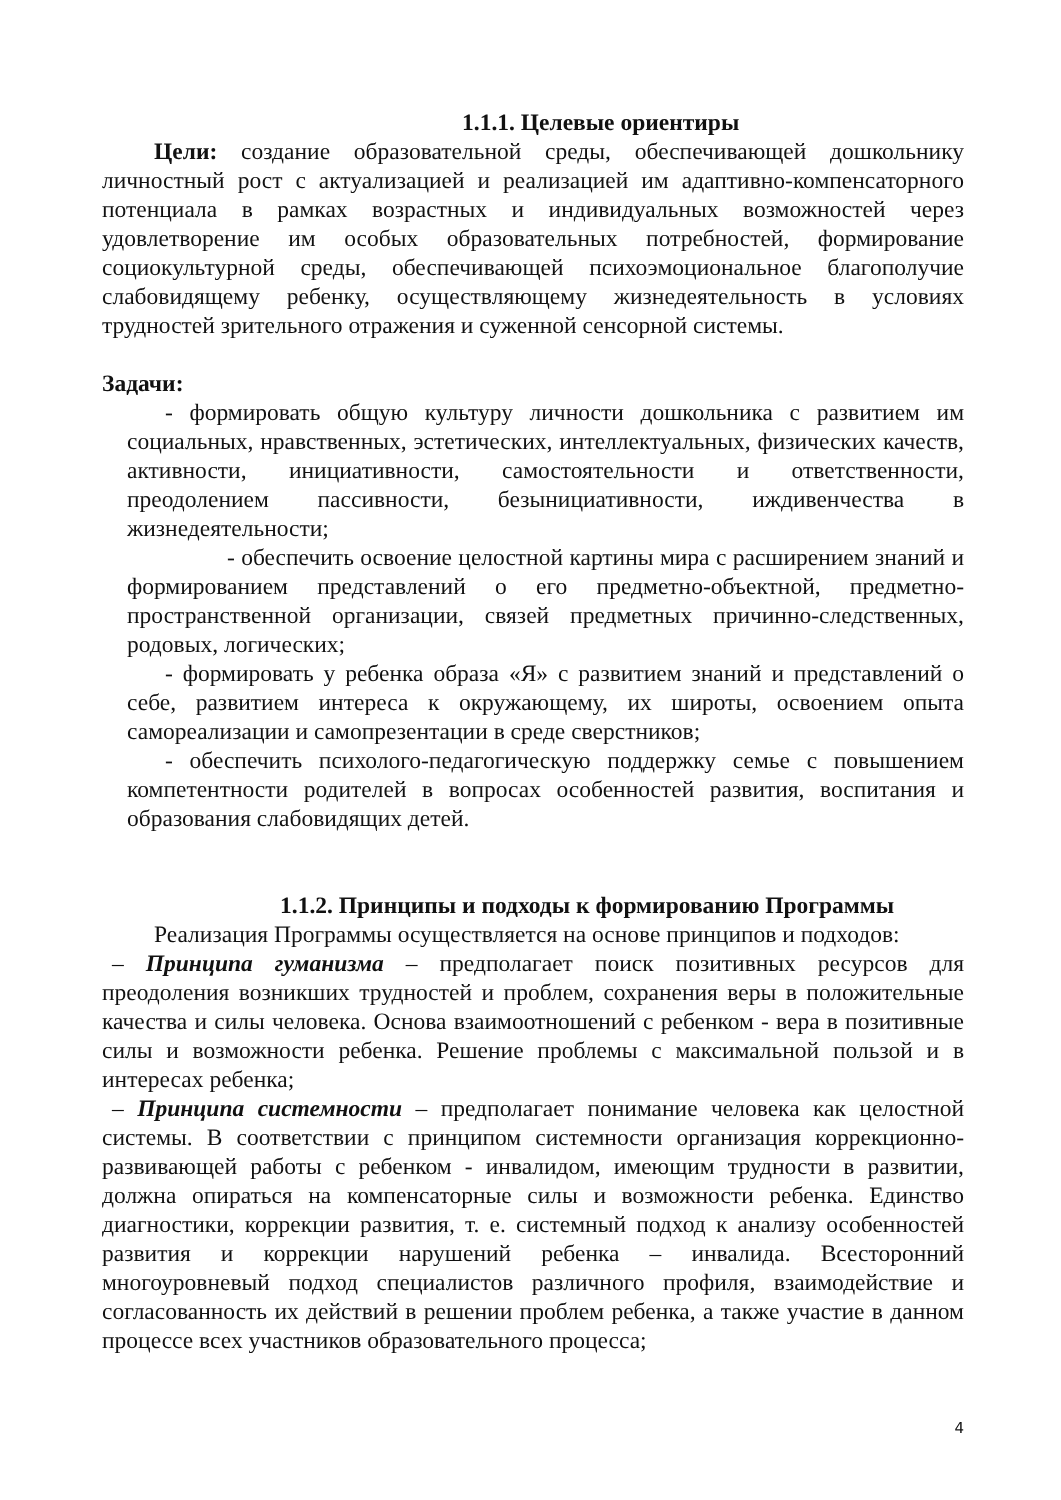1.1.1. Целевые ориентиры
Цели: создание образовательной среды, обеспечивающей дошкольнику личностный рост с актуализацией и реализацией им адаптивно-компенсаторного потенциала в рамках возрастных и индивидуальных возможностей через удовлетворение им особых образовательных потребностей, формирование социокультурной среды, обеспечивающей психоэмоциональное благополучие слабовидящему ребенку, осуществляющему жизнедеятельность в условиях трудностей зрительного отражения и суженной сенсорной системы.
Задачи:
- формировать общую культуру личности дошкольника с развитием им социальных, нравственных, эстетических, интеллектуальных, физических качеств, активности, инициативности, самостоятельности и ответственности, преодолением пассивности, безынициативности, иждивенчества в жизнедеятельности;
- обеспечить освоение целостной картины мира с расширением знаний и формированием представлений о его предметно-объектной, предметно-пространственной организации, связей предметных причинно-следственных, родовых, логических;
- формировать у ребенка образа «Я» с развитием знаний и представлений о себе, развитием интереса к окружающему, их широты, освоением опыта самореализации и самопрезентации в среде сверстников;
- обеспечить психолого-педагогическую поддержку семье с повышением компетентности родителей в вопросах особенностей развития, воспитания и образования слабовидящих детей.
1.1.2. Принципы и подходы к формированию Программы
Реализация Программы осуществляется на основе принципов и подходов:
– Принципа гуманизма – предполагает поиск позитивных ресурсов для преодоления возникших трудностей и проблем, сохранения веры в положительные качества и силы человека. Основа взаимоотношений с ребенком - вера в позитивные силы и возможности ребенка. Решение проблемы с максимальной пользой и в интересах ребенка;
– Принципа системности – предполагает понимание человека как целостной системы. В соответствии с принципом системности организация коррекционно-развивающей работы с ребенком - инвалидом, имеющим трудности в развитии, должна опираться на компенсаторные силы и возможности ребенка. Единство диагностики, коррекции развития, т. е. системный подход к анализу особенностей развития и коррекции нарушений ребенка – инвалида. Всесторонний многоуровневый подход специалистов различного профиля, взаимодействие и согласованность их действий в решении проблем ребенка, а также участие в данном процессе всех участников образовательного процесса;
4